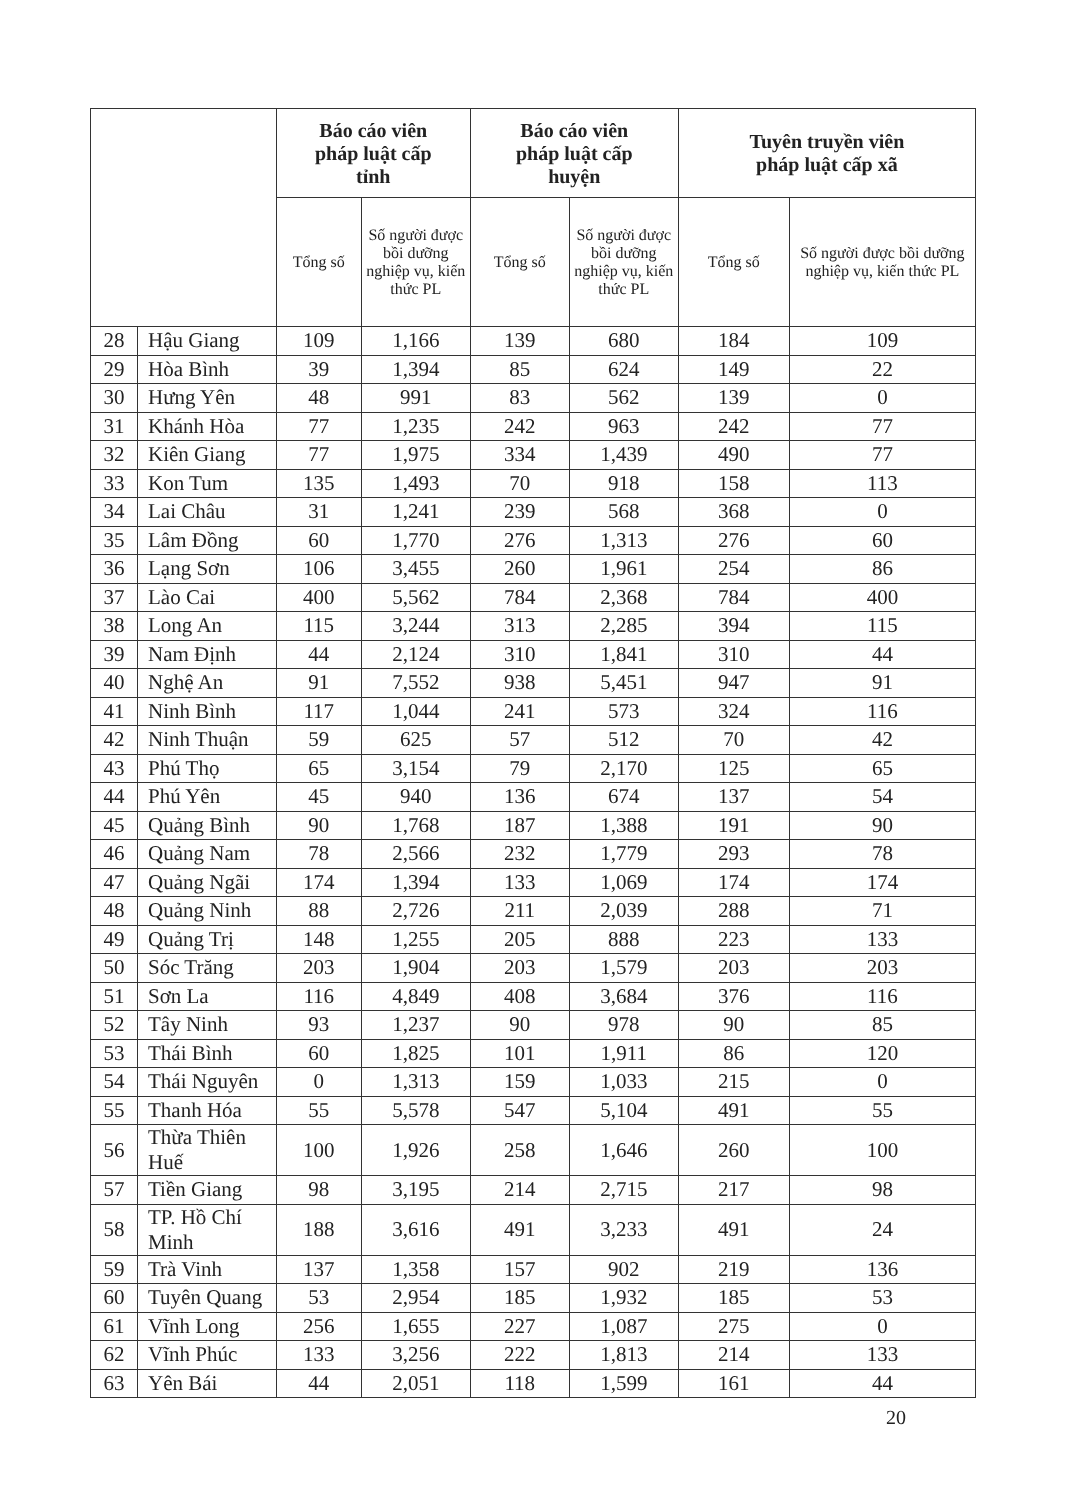| | | Báo cáo viên pháp luật cấp tỉnh | | Báo cáo viên pháp luật cấp huyện | | Tuyên truyền viên pháp luật cấp xã | |
| --- | --- | --- | --- | --- | --- | --- | --- |
| | | Tổng số | Số người được bồi dưỡng nghiệp vụ, kiến thức PL | Tổng số | Số người được bồi dưỡng nghiệp vụ, kiến thức PL | Tổng số | Số người được bồi dưỡng nghiệp vụ, kiến thức PL |
| 28 | Hậu Giang | 109 | 1,166 | 139 | 680 | 184 | 109 |
| 29 | Hòa Bình | 39 | 1,394 | 85 | 624 | 149 | 22 |
| 30 | Hưng Yên | 48 | 991 | 83 | 562 | 139 | 0 |
| 31 | Khánh Hòa | 77 | 1,235 | 242 | 963 | 242 | 77 |
| 32 | Kiên Giang | 77 | 1,975 | 334 | 1,439 | 490 | 77 |
| 33 | Kon Tum | 135 | 1,493 | 70 | 918 | 158 | 113 |
| 34 | Lai Châu | 31 | 1,241 | 239 | 568 | 368 | 0 |
| 35 | Lâm Đồng | 60 | 1,770 | 276 | 1,313 | 276 | 60 |
| 36 | Lạng Sơn | 106 | 3,455 | 260 | 1,961 | 254 | 86 |
| 37 | Lào Cai | 400 | 5,562 | 784 | 2,368 | 784 | 400 |
| 38 | Long An | 115 | 3,244 | 313 | 2,285 | 394 | 115 |
| 39 | Nam Định | 44 | 2,124 | 310 | 1,841 | 310 | 44 |
| 40 | Nghệ An | 91 | 7,552 | 938 | 5,451 | 947 | 91 |
| 41 | Ninh Bình | 117 | 1,044 | 241 | 573 | 324 | 116 |
| 42 | Ninh Thuận | 59 | 625 | 57 | 512 | 70 | 42 |
| 43 | Phú Thọ | 65 | 3,154 | 79 | 2,170 | 125 | 65 |
| 44 | Phú Yên | 45 | 940 | 136 | 674 | 137 | 54 |
| 45 | Quảng Bình | 90 | 1,768 | 187 | 1,388 | 191 | 90 |
| 46 | Quảng Nam | 78 | 2,566 | 232 | 1,779 | 293 | 78 |
| 47 | Quảng Ngãi | 174 | 1,394 | 133 | 1,069 | 174 | 174 |
| 48 | Quảng Ninh | 88 | 2,726 | 211 | 2,039 | 288 | 71 |
| 49 | Quảng Trị | 148 | 1,255 | 205 | 888 | 223 | 133 |
| 50 | Sóc Trăng | 203 | 1,904 | 203 | 1,579 | 203 | 203 |
| 51 | Sơn La | 116 | 4,849 | 408 | 3,684 | 376 | 116 |
| 52 | Tây Ninh | 93 | 1,237 | 90 | 978 | 90 | 85 |
| 53 | Thái Bình | 60 | 1,825 | 101 | 1,911 | 86 | 120 |
| 54 | Thái Nguyên | 0 | 1,313 | 159 | 1,033 | 215 | 0 |
| 55 | Thanh Hóa | 55 | 5,578 | 547 | 5,104 | 491 | 55 |
| 56 | Thừa Thiên Huế | 100 | 1,926 | 258 | 1,646 | 260 | 100 |
| 57 | Tiền Giang | 98 | 3,195 | 214 | 2,715 | 217 | 98 |
| 58 | TP. Hồ Chí Minh | 188 | 3,616 | 491 | 3,233 | 491 | 24 |
| 59 | Trà Vinh | 137 | 1,358 | 157 | 902 | 219 | 136 |
| 60 | Tuyên Quang | 53 | 2,954 | 185 | 1,932 | 185 | 53 |
| 61 | Vĩnh Long | 256 | 1,655 | 227 | 1,087 | 275 | 0 |
| 62 | Vĩnh Phúc | 133 | 3,256 | 222 | 1,813 | 214 | 133 |
| 63 | Yên Bái | 44 | 2,051 | 118 | 1,599 | 161 | 44 |
20